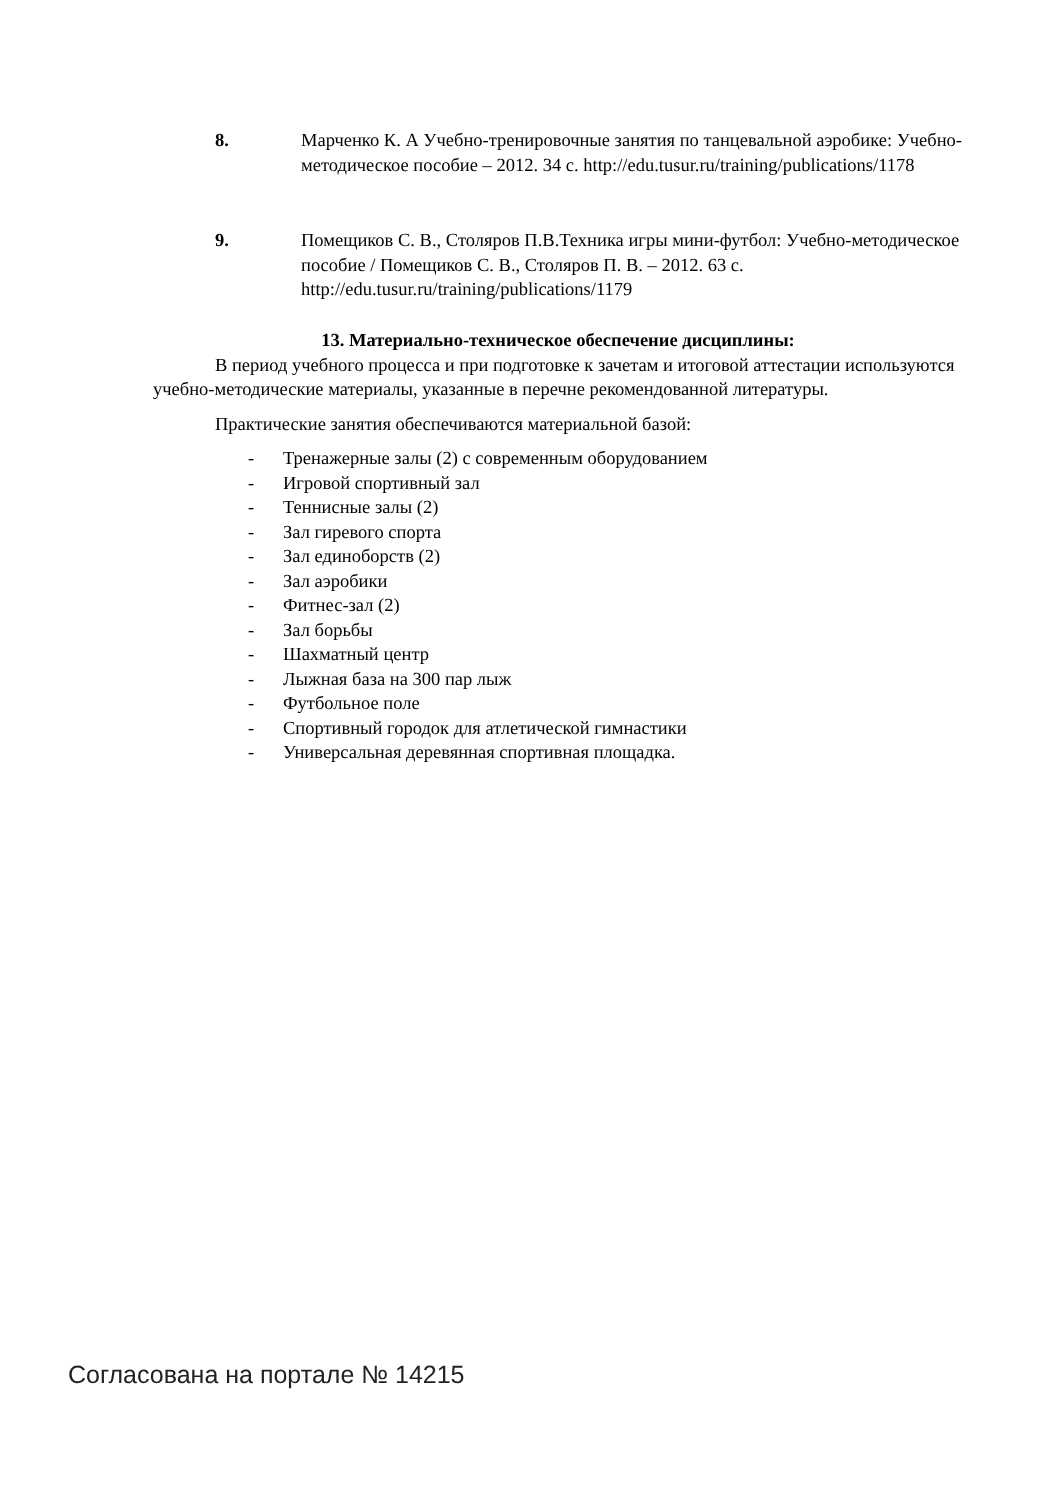8. Марченко К. А Учебно-тренировочные занятия по танцевальной аэробике: Учебно-методическое пособие – 2012. 34 с. http://edu.tusur.ru/training/publications/1178
9. Помещиков С. В., Столяров П.В.Техника игры мини-футбол: Учебно-методическое пособие / Помещиков С. В., Столяров П. В. – 2012. 63 с. http://edu.tusur.ru/training/publications/1179
13. Материально-техническое обеспечение дисциплины:
В период учебного процесса и при подготовке к зачетам и итоговой аттестации используются учебно-методические материалы, указанные в перечне рекомендованной литературы.
Практические занятия обеспечиваются материальной базой:
- Тренажерные залы (2) с современным оборудованием
- Игровой спортивный зал
- Теннисные залы (2)
- Зал гиревого спорта
- Зал единоборств (2)
- Зал аэробики
- Фитнес-зал (2)
- Зал борьбы
- Шахматный центр
- Лыжная база на 300 пар лыж
- Футбольное поле
- Спортивный городок для атлетической гимнастики
- Универсальная деревянная спортивная площадка.
Согласована на портале № 14215